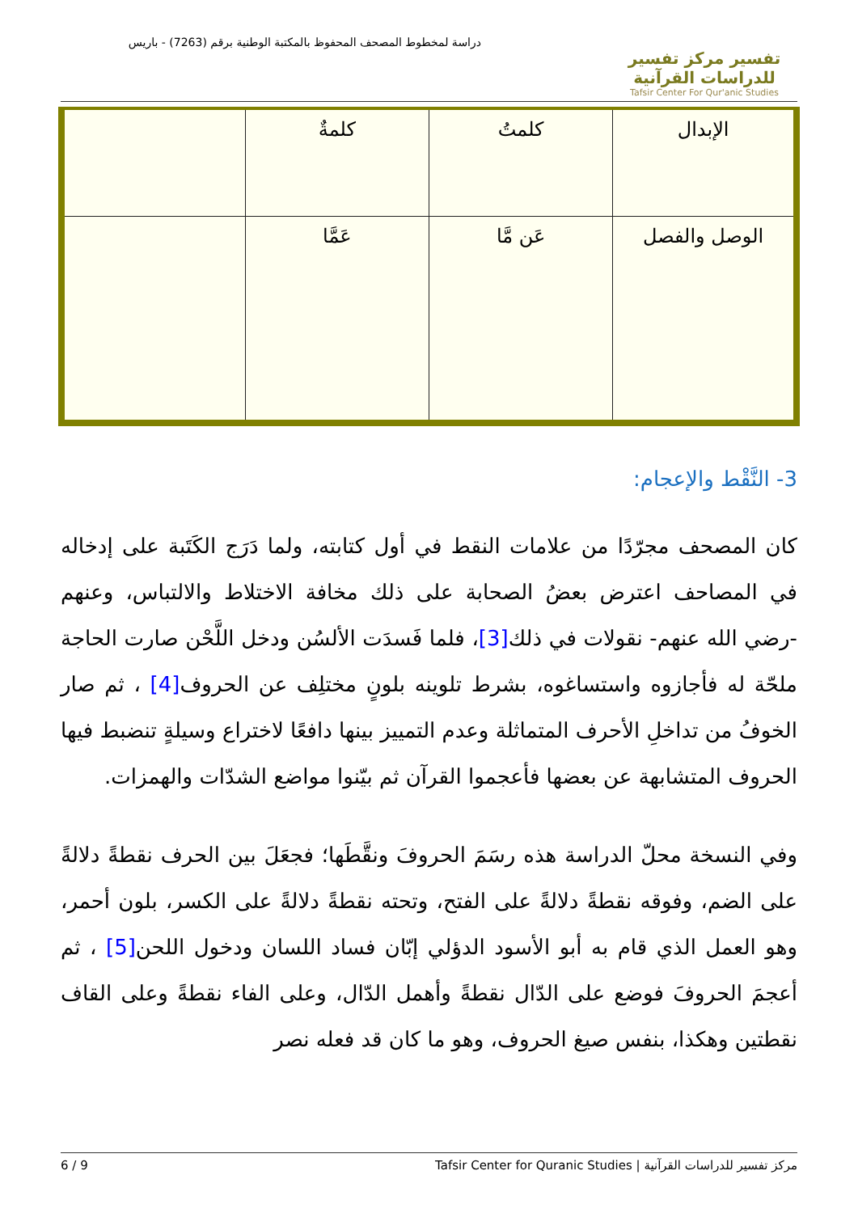تفسير مركز تفسير للدراسات القرآنية
Tafsir Center For Qur'anic Studies
دراسة لمخطوط المصحف المحفوظ بالمكتبة الوطنية برقم (7263) - باريس
| الإبدال | كلمتُ | كلمةٌ | |
| الوصل والفصل | عَن مَّا | عَمَّا | |
3- النَّقْط والإعجام:
كان المصحف مجرّدًا من علامات النقط في أول كتابته، ولما دَرَج الكَتَبة على إدخاله في المصاحف اعترض بعضُ الصحابة على ذلك مخافة الاختلاط والالتباس، وعنهم -رضي الله عنهم- نقولات في ذلك[3]، فلما فَسدَت الألسُن ودخل اللَّحْن صارت الحاجة ملحّة له فأجازوه واستساغوه، بشرط تلوينه بلونٍ مختلِف عن الحروف[4] ، ثم صار الخوفُ من تداخلِ الأحرف المتماثلة وعدم التمييز بينها دافعًا لاختراع وسيلةٍ تنضبط فيها الحروف المتشابهة عن بعضها فأعجموا القرآن ثم بيّنوا مواضع الشدّات والهمزات.
وفي النسخة محلّ الدراسة هذه رسَمَ الحروفَ ونقَّطَها؛ فجعَلَ بين الحرف نقطةً دلالةً على الضم، وفوقه نقطةً دلالةً على الفتح، وتحته نقطةً دلالةً على الكسر، بلون أحمر، وهو العمل الذي قام به أبو الأسود الدؤلي إبّان فساد اللسان ودخول اللحن[5] ، ثم أعجمَ الحروفَ فوضع على الدّال نقطةً وأهمل الدّال، وعلى الفاء نقطةً وعلى القاف نقطتين وهكذا، بنفس صيغ الحروف، وهو ما كان قد فعله نصر
مركز تفسير للدراسات القرآنية | Tafsir Center for Quranic Studies 6 / 9